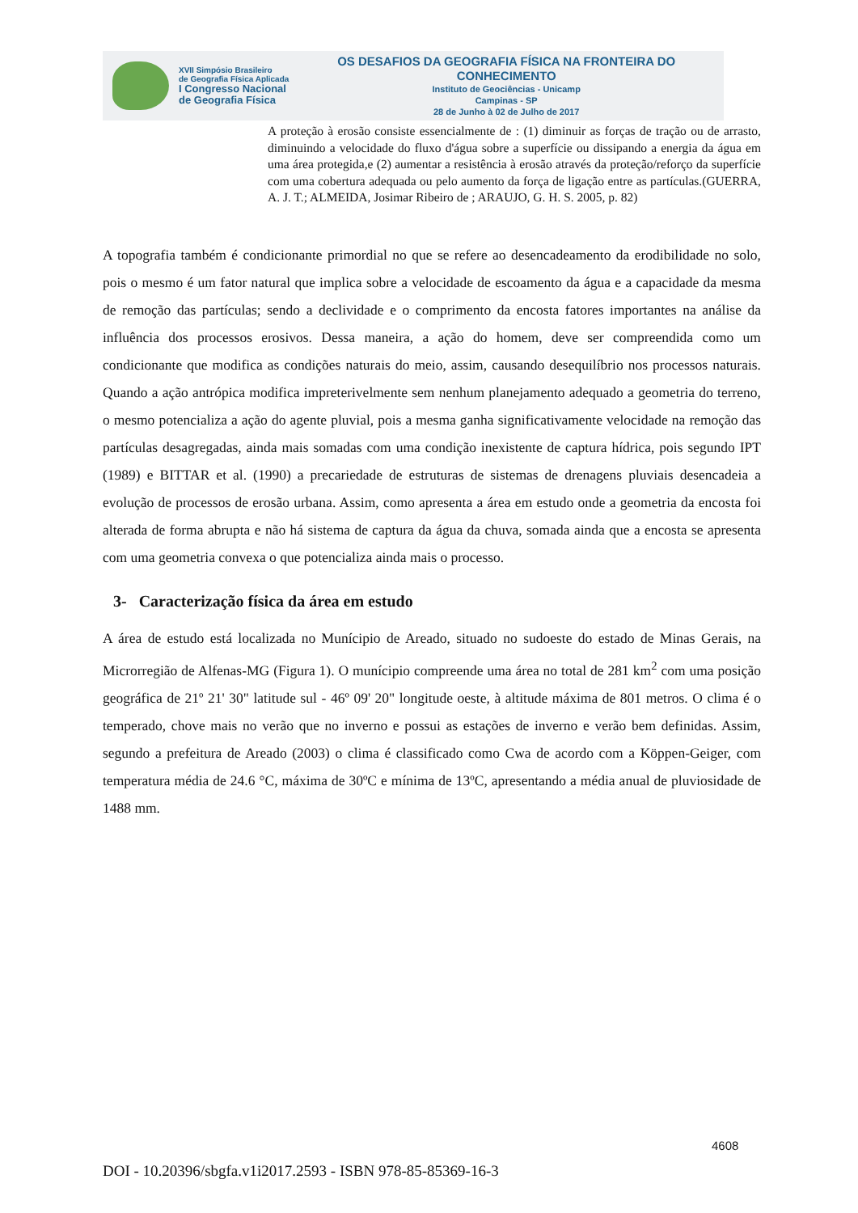XVII Simpósio Brasileiro
de Geografia Física Aplicada
I Congresso Nacional
de Geografia Física
OS DESAFIOS DA GEOGRAFIA FÍSICA NA FRONTEIRA DO CONHECIMENTO
Instituto de Geociências - Unicamp
Campinas - SP
28 de Junho à 02 de Julho de 2017
A proteção à erosão consiste essencialmente de : (1) diminuir as forças de tração ou de arrasto, diminuindo a velocidade do fluxo d'água sobre a superfície ou dissipando a energia da água em uma área protegida,e (2) aumentar a resistência à erosão através da proteção/reforço da superfície com uma cobertura adequada ou pelo aumento da força de ligação entre as partículas.(GUERRA, A. J. T.; ALMEIDA, Josimar Ribeiro de ; ARAUJO, G. H. S. 2005, p. 82)
A topografia também é condicionante primordial no que se refere ao desencadeamento da erodibilidade no solo, pois o mesmo é um fator natural que implica sobre a velocidade de escoamento da água e a capacidade da mesma de remoção das partículas; sendo a declividade e o comprimento da encosta fatores importantes na análise da influência dos processos erosivos. Dessa maneira, a ação do homem, deve ser compreendida como um condicionante que modifica as condições naturais do meio, assim, causando desequilíbrio nos processos naturais. Quando a ação antrópica modifica impreterivelmente sem nenhum planejamento adequado a geometria do terreno, o mesmo potencializa a ação do agente pluvial, pois a mesma ganha significativamente velocidade na remoção das partículas desagregadas, ainda mais somadas com uma condição inexistente de captura hídrica, pois segundo IPT (1989) e BITTAR et al. (1990) a precariedade de estruturas de sistemas de drenagens pluviais desencadeia a evolução de processos de erosão urbana. Assim, como apresenta a área em estudo onde a geometria da encosta foi alterada de forma abrupta e não há sistema de captura da água da chuva, somada ainda que a encosta se apresenta com uma geometria convexa o que potencializa ainda mais o processo.
3- Caracterização física da área em estudo
A área de estudo está localizada no Munícipio de Areado, situado no sudoeste do estado de Minas Gerais, na Microrregião de Alfenas-MG (Figura 1). O munícipio compreende uma área no total de 281 km<sup>2</sup> com uma posição geográfica de 21º 21' 30" latitude sul - 46º 09' 20" longitude oeste, à altitude máxima de 801 metros. O clima é o temperado, chove mais no verão que no inverno e possui as estações de inverno e verão bem definidas. Assim, segundo a prefeitura de Areado (2003) o clima é classificado como Cwa de acordo com a Köppen-Geiger, com temperatura média de 24.6 °C, máxima de 30ºC e mínima de 13ºC, apresentando a média anual de pluviosidade de 1488 mm.
4608
DOI - 10.20396/sbgfa.v1i2017.2593 - ISBN 978-85-85369-16-3